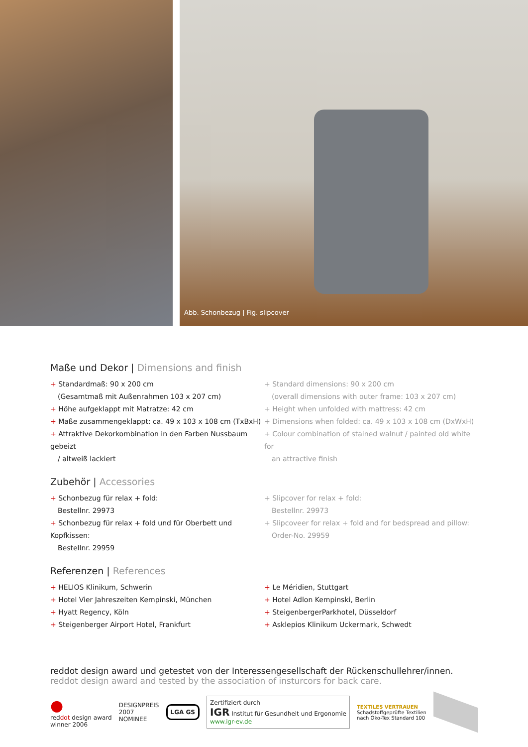Abb. Schonbezug | Fig. slipcover
Maße und Dekor | Dimensions and finish
+ Standardmaß: 90 x 200 cm
(Gesamtmaß mit Außenrahmen 103 x 207 cm)
+ Höhe aufgeklappt mit Matratze: 42 cm
+ Maße zusammengeklappt: ca. 49 x 103 x 108 cm (TxBxH)
+ Attraktive Dekorkombination in den Farben Nussbaum gebeizt
/ altweiß lackiert
+ Standard dimensions: 90 x 200 cm
(overall dimensions with outer frame: 103 x 207 cm)
+ Height when unfolded with mattress: 42 cm
+ Dimensions when folded: ca. 49 x 103 x 108 cm (DxWxH)
+ Colour combination of stained walnut / painted old white for
an attractive finish
Zubehör | Accessories
+ Schonbezug für relax + fold:
Bestellnr. 29973
+ Schonbezug für relax + fold und für Oberbett und Kopfkissen:
Bestellnr. 29959
+ Slipcover for relax + fold:
Bestellnr. 29973
+ Slipcoveer for relax + fold and for bedspread and pillow:
Order-No. 29959
Referenzen | References
+ HELIOS Klinikum, Schwerin
+ Hotel Vier Jahreszeiten Kempinski, München
+ Hyatt Regency, Köln
+ Steigenberger Airport Hotel, Frankfurt
+ Le Méridien, Stuttgart
+ Hotel Adlon Kempinski, Berlin
+ SteigenbergerParkhotel, Düsseldorf
+ Asklepios Klinikum Uckermark, Schwedt
reddot design award und getestet von der Interessengesellschaft der Rückenschullehrer/innen.
reddot design award and tested by the association of insturcors for back care.
●
reddot design award
winner 2006
DESIGNPREIS
2007
NOMINEE
LGA GS
Zertifiziert durch
IGR Institut für Gesundheit und Ergonomie
www.igr-ev.de
TEXTILES VERTRAUEN
Schadstoffgeprüfte Textilien
nach Öko-Tex Standard 100